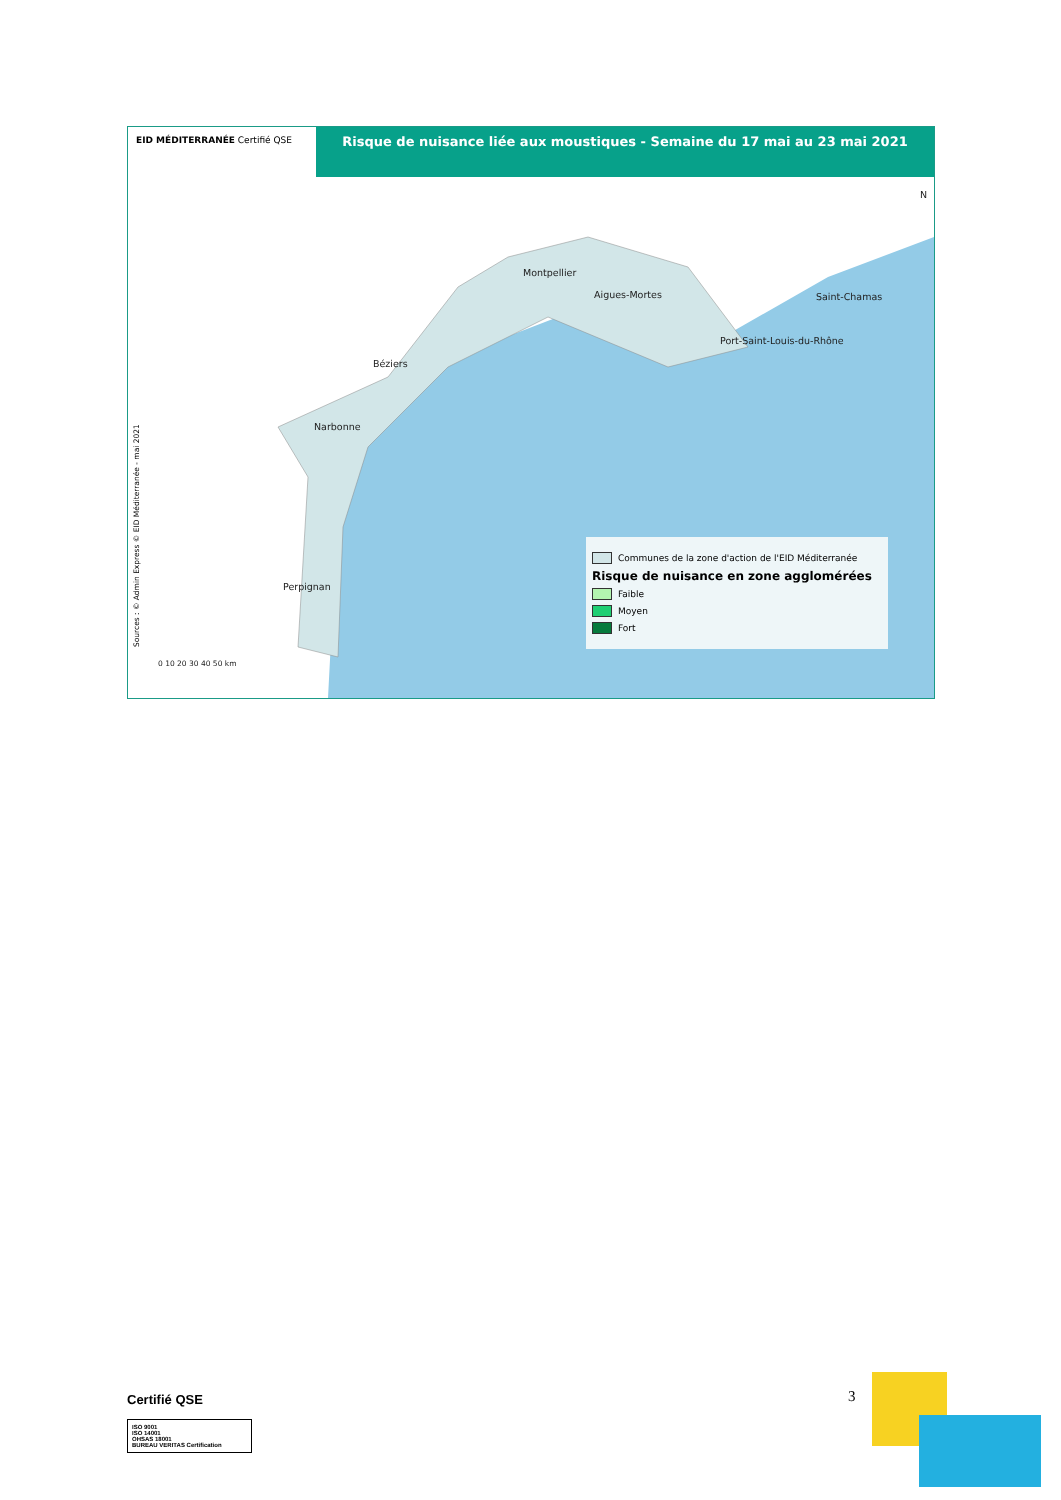EID MÉDITERRANÉE Certifié QSE
Risque de nuisance liée aux moustiques - Semaine du 17 mai au 23 mai 2021
N
Montpellier
Aigues-Mortes Saint-Chamas
Port-Saint-Louis-du-Rhône
Béziers
Narbonne
Perpignan
0 10 20 30 40 50 km
Sources : © Admin Express © EID Méditerranée - mai 2021
Communes de la zone d'action de l'EID Méditerranée
Risque de nuisance en zone agglomérées
Faible
Moyen
Fort
Certifié QSE
ISO 9001
ISO 14001
OHSAS 18001
BUREAU VERITAS Certification
3